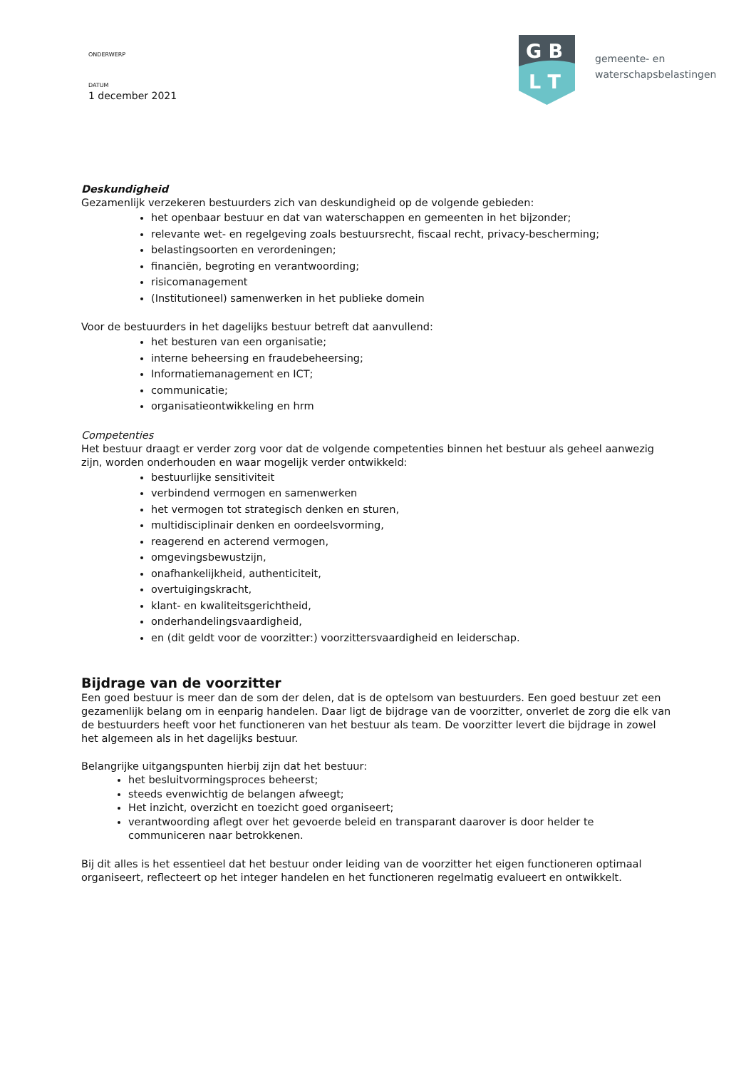ONDERWERP
DATUM
1 december 2021
G B
L T
gemeente- en
waterschapsbelastingen
Deskundigheid
Gezamenlijk verzekeren bestuurders zich van deskundigheid op de volgende gebieden:
het openbaar bestuur en dat van waterschappen en gemeenten in het bijzonder;
relevante wet- en regelgeving zoals bestuursrecht, fiscaal recht, privacy-bescherming;
belastingsoorten en verordeningen;
financiën, begroting en verantwoording;
risicomanagement
(Institutioneel) samenwerken in het publieke domein
Voor de bestuurders in het dagelijks bestuur betreft dat aanvullend:
het besturen van een organisatie;
interne beheersing en fraudebeheersing;
Informatiemanagement en ICT;
communicatie;
organisatieontwikkeling en hrm
Competenties
Het bestuur draagt er verder zorg voor dat de volgende competenties binnen het bestuur als geheel aanwezig zijn, worden onderhouden en waar mogelijk verder ontwikkeld:
bestuurlijke sensitiviteit
verbindend vermogen en samenwerken
het vermogen tot strategisch denken en sturen,
multidisciplinair denken en oordeelsvorming,
reagerend en acterend vermogen,
omgevingsbewustzijn,
onafhankelijkheid, authenticiteit,
overtuigingskracht,
klant- en kwaliteitsgerichtheid,
onderhandelingsvaardigheid,
en (dit geldt voor de voorzitter:) voorzittersvaardigheid en leiderschap.
Bijdrage van de voorzitter
Een goed bestuur is meer dan de som der delen, dat is de optelsom van bestuurders. Een goed bestuur zet een gezamenlijk belang om in eenparig handelen. Daar ligt de bijdrage van de voorzitter, onverlet de zorg die elk van de bestuurders heeft voor het functioneren van het bestuur als team. De voorzitter levert die bijdrage in zowel het algemeen als in het dagelijks bestuur.
Belangrijke uitgangspunten hierbij zijn dat het bestuur:
het besluitvormingsproces beheerst;
steeds evenwichtig de belangen afweegt;
Het inzicht, overzicht en toezicht goed organiseert;
verantwoording aflegt over het gevoerde beleid en transparant daarover is door helder te communiceren naar betrokkenen.
Bij dit alles is het essentieel dat het bestuur onder leiding van de voorzitter het eigen functioneren optimaal organiseert, reflecteert op het integer handelen en het functioneren regelmatig evalueert en ontwikkelt.